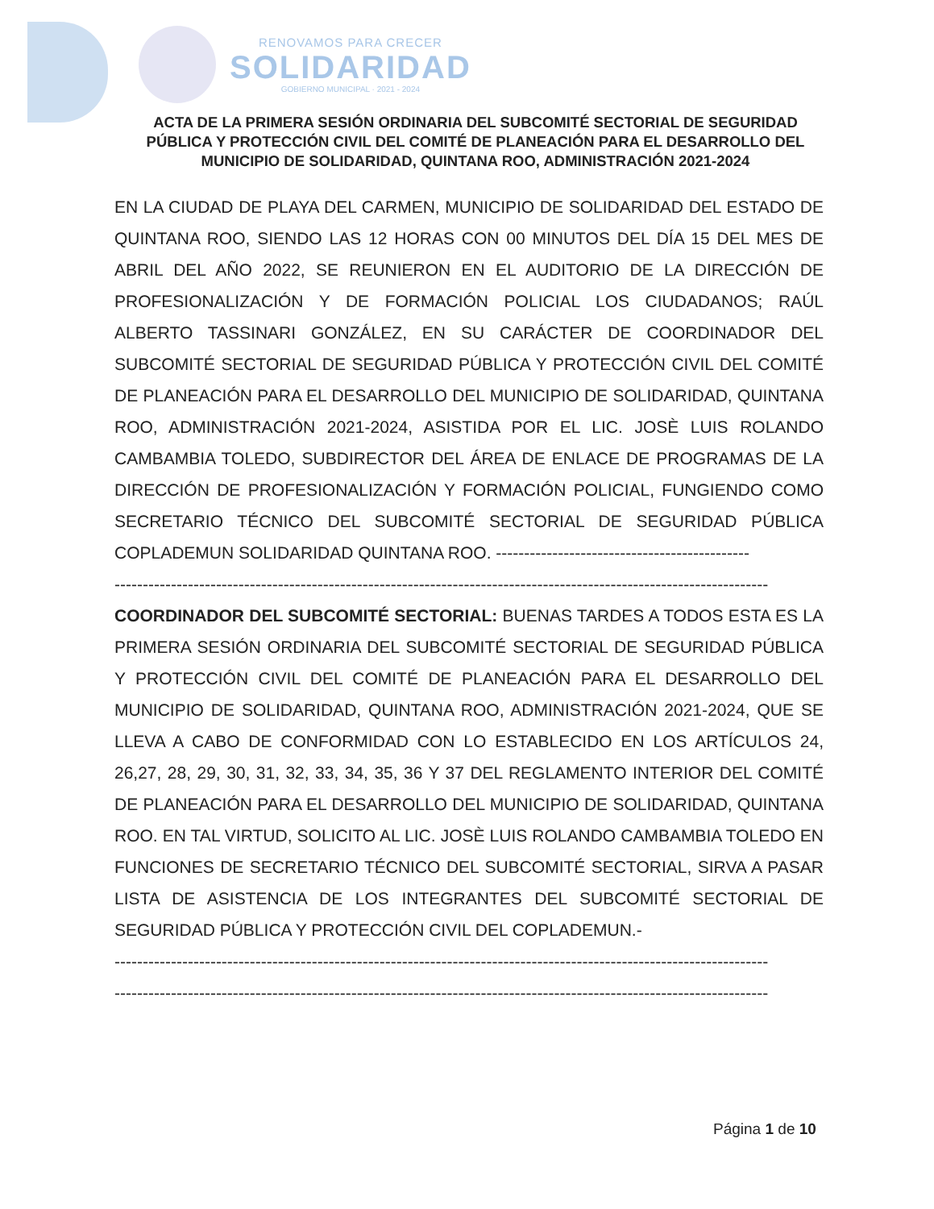RENOVAMOS PARA CRECER
SOLIDARIDAD
GOBIERNO MUNICIPAL · 2021 - 2024
ACTA DE LA PRIMERA SESIÓN ORDINARIA DEL SUBCOMITÉ SECTORIAL DE SEGURIDAD PÚBLICA Y PROTECCIÓN CIVIL DEL COMITÉ DE PLANEACIÓN PARA EL DESARROLLO DEL MUNICIPIO DE SOLIDARIDAD, QUINTANA ROO, ADMINISTRACIÓN 2021-2024
EN LA CIUDAD DE PLAYA DEL CARMEN, MUNICIPIO DE SOLIDARIDAD DEL ESTADO DE QUINTANA ROO, SIENDO LAS 12 HORAS CON 00 MINUTOS DEL DÍA 15 DEL MES DE ABRIL DEL AÑO 2022, SE REUNIERON EN EL AUDITORIO DE LA DIRECCIÓN DE PROFESIONALIZACIÓN Y DE FORMACIÓN POLICIAL LOS CIUDADANOS; RAÚL ALBERTO TASSINARI GONZÁLEZ, EN SU CARÁCTER DE COORDINADOR DEL SUBCOMITÉ SECTORIAL DE SEGURIDAD PÚBLICA Y PROTECCIÓN CIVIL DEL COMITÉ DE PLANEACIÓN PARA EL DESARROLLO DEL MUNICIPIO DE SOLIDARIDAD, QUINTANA ROO, ADMINISTRACIÓN 2021-2024, ASISTIDA POR EL LIC. JOSÈ LUIS ROLANDO CAMBAMBIA TOLEDO, SUBDIRECTOR DEL ÁREA DE ENLACE DE PROGRAMAS DE LA DIRECCIÓN DE PROFESIONALIZACIÓN Y FORMACIÓN POLICIAL, FUNGIENDO COMO SECRETARIO TÉCNICO DEL SUBCOMITÉ SECTORIAL DE SEGURIDAD PÚBLICA COPLADEMUN SOLIDARIDAD QUINTANA ROO. ---------------------------------------------
--------------------------------------------------------------------------------------------------------------------
COORDINADOR DEL SUBCOMITÉ SECTORIAL: BUENAS TARDES A TODOS ESTA ES LA PRIMERA SESIÓN ORDINARIA DEL SUBCOMITÉ SECTORIAL DE SEGURIDAD PÚBLICA Y PROTECCIÓN CIVIL DEL COMITÉ DE PLANEACIÓN PARA EL DESARROLLO DEL MUNICIPIO DE SOLIDARIDAD, QUINTANA ROO, ADMINISTRACIÓN 2021-2024, QUE SE LLEVA A CABO DE CONFORMIDAD CON LO ESTABLECIDO EN LOS ARTÍCULOS 24, 26,27, 28, 29, 30, 31, 32, 33, 34, 35, 36 Y 37 DEL REGLAMENTO INTERIOR DEL COMITÉ DE PLANEACIÓN PARA EL DESARROLLO DEL MUNICIPIO DE SOLIDARIDAD, QUINTANA ROO. EN TAL VIRTUD, SOLICITO AL LIC. JOSÈ LUIS ROLANDO CAMBAMBIA TOLEDO EN FUNCIONES DE SECRETARIO TÉCNICO DEL SUBCOMITÉ SECTORIAL, SIRVA A PASAR LISTA DE ASISTENCIA DE LOS INTEGRANTES DEL SUBCOMITÉ SECTORIAL DE SEGURIDAD PÚBLICA Y PROTECCIÓN CIVIL DEL COPLADEMUN.-
--------------------------------------------------------------------------------------------------------------------
--------------------------------------------------------------------------------------------------------------------
Página 1 de 10